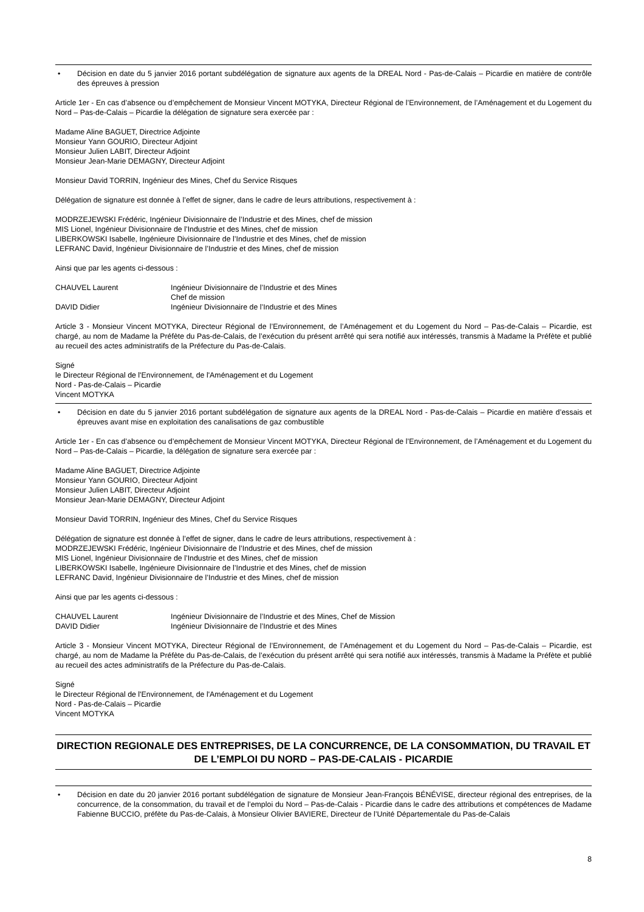• Décision en date du 5 janvier 2016 portant subdélégation de signature aux agents de la DREAL Nord - Pas-de-Calais – Picardie en matière de contrôle des épreuves à pression
Article 1er - En cas d’absence ou d’empêchement de Monsieur Vincent MOTYKA, Directeur Régional de l’Environnement, de l’Aménagement et du Logement du Nord – Pas-de-Calais – Picardie la délégation de signature sera exercée par :
Madame Aline BAGUET, Directrice Adjointe
Monsieur Yann GOURIO, Directeur Adjoint
Monsieur Julien LABIT, Directeur Adjoint
Monsieur Jean-Marie DEMAGNY, Directeur Adjoint
Monsieur David TORRIN, Ingénieur des Mines, Chef du Service Risques
Délégation de signature est donnée à l’effet de signer, dans le cadre de leurs attributions, respectivement à :
MODRZEJEWSKI Frédéric, Ingénieur Divisionnaire de l’Industrie et des Mines, chef de mission
MIS Lionel, Ingénieur Divisionnaire de l’Industrie et des Mines, chef de mission
LIBERKOWSKI Isabelle, Ingénieure Divisionnaire de l’Industrie et des Mines, chef de mission
LEFRANC David, Ingénieur Divisionnaire de l’Industrie et des Mines, chef de mission
Ainsi que par les agents ci-dessous :
| CHAUVEL Laurent | Ingénieur Divisionnaire de l’Industrie et des Mines Chef de mission |
| DAVID Didier | Ingénieur Divisionnaire de l’Industrie et des Mines |
Article 3 - Monsieur Vincent MOTYKA, Directeur Régional de l’Environnement, de l’Aménagement et du Logement du Nord – Pas-de-Calais – Picardie, est chargé, au nom de Madame la Préfète du Pas-de-Calais, de l’exécution du présent arrêté qui sera notifié aux intéressés, transmis à Madame la Préfète et publié au recueil des actes administratifs de la Préfecture du Pas-de-Calais.
Signé
le Directeur Régional de l'Environnement, de l'Aménagement et du Logement
Nord - Pas-de-Calais – Picardie
Vincent MOTYKA
• Décision en date du 5 janvier 2016 portant subdélégation de signature aux agents de la DREAL Nord - Pas-de-Calais – Picardie en matière d’essais et épreuves avant mise en exploitation des canalisations de gaz combustible
Article 1er - En cas d’absence ou d’empêchement de Monsieur Vincent MOTYKA, Directeur Régional de l’Environnement, de l’Aménagement et du Logement du Nord – Pas-de-Calais – Picardie, la délégation de signature sera exercée par :
Madame Aline BAGUET, Directrice Adjointe
Monsieur Yann GOURIO, Directeur Adjoint
Monsieur Julien LABIT, Directeur Adjoint
Monsieur Jean-Marie DEMAGNY, Directeur Adjoint
Monsieur David TORRIN, Ingénieur des Mines, Chef du Service Risques
Délégation de signature est donnée à l’effet de signer, dans le cadre de leurs attributions, respectivement à :
MODRZEJEWSKI Frédéric, Ingénieur Divisionnaire de l’Industrie et des Mines, chef de mission
MIS Lionel, Ingénieur Divisionnaire de l’Industrie et des Mines, chef de mission
LIBERKOWSKI Isabelle, Ingénieure Divisionnaire de l’Industrie et des Mines, chef de mission
LEFRANC David, Ingénieur Divisionnaire de l’Industrie et des Mines, chef de mission
Ainsi que par les agents ci-dessous :
| CHAUVEL Laurent | Ingénieur Divisionnaire de l’Industrie et des Mines, Chef de Mission |
| DAVID Didier | Ingénieur Divisionnaire de l’Industrie et des Mines |
Article 3 - Monsieur Vincent MOTYKA, Directeur Régional de l’Environnement, de l’Aménagement et du Logement du Nord – Pas-de-Calais – Picardie, est chargé, au nom de Madame la Préfète du Pas-de-Calais, de l’exécution du présent arrêté qui sera notifié aux intéressés, transmis à Madame la Préfète et publié au recueil des actes administratifs de la Préfecture du Pas-de-Calais.
Signé
le Directeur Régional de l'Environnement, de l'Aménagement et du Logement
Nord - Pas-de-Calais – Picardie
Vincent MOTYKA
DIRECTION REGIONALE DES ENTREPRISES, DE LA CONCURRENCE, DE LA CONSOMMATION, DU TRAVAIL ET DE L’EMPLOI DU NORD – PAS-DE-CALAIS - PICARDIE
• Décision en date du 20 janvier 2016 portant subdélégation de signature de Monsieur Jean-François BÉNÉVISE, directeur régional des entreprises, de la concurrence, de la consommation, du travail et de l’emploi du Nord – Pas-de-Calais - Picardie dans le cadre des attributions et compétences de Madame Fabienne BUCCIO, préfète du Pas-de-Calais, à Monsieur Olivier BAVIERE, Directeur de l’Unité Départementale du Pas-de-Calais
8